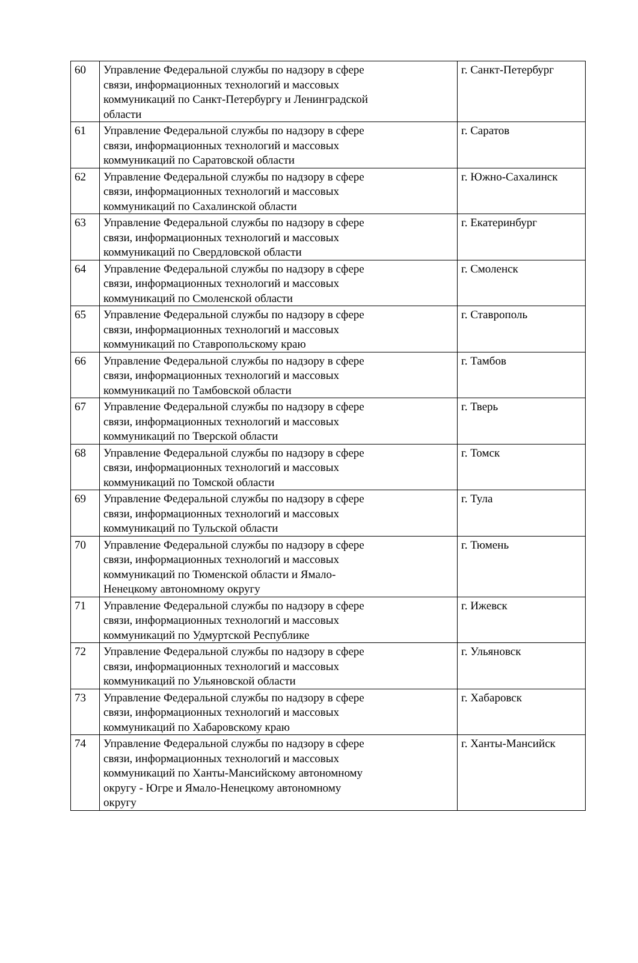| 60 | Управление Федеральной службы по надзору в сфере связи, информационных технологий и массовых коммуникаций по Санкт-Петербургу и Ленинградской области | г. Санкт-Петербург |
| 61 | Управление Федеральной службы по надзору в сфере связи, информационных технологий и массовых коммуникаций по Саратовской области | г. Саратов |
| 62 | Управление Федеральной службы по надзору в сфере связи, информационных технологий и массовых коммуникаций по Сахалинской области | г. Южно-Сахалинск |
| 63 | Управление Федеральной службы по надзору в сфере связи, информационных технологий и массовых коммуникаций по Свердловской области | г. Екатеринбург |
| 64 | Управление Федеральной службы по надзору в сфере связи, информационных технологий и массовых коммуникаций по Смоленской области | г. Смоленск |
| 65 | Управление Федеральной службы по надзору в сфере связи, информационных технологий и массовых коммуникаций по Ставропольскому краю | г. Ставрополь |
| 66 | Управление Федеральной службы по надзору в сфере связи, информационных технологий и массовых коммуникаций по Тамбовской области | г. Тамбов |
| 67 | Управление Федеральной службы по надзору в сфере связи, информационных технологий и массовых коммуникаций по Тверской области | г. Тверь |
| 68 | Управление Федеральной службы по надзору в сфере связи, информационных технологий и массовых коммуникаций по Томской области | г. Томск |
| 69 | Управление Федеральной службы по надзору в сфере связи, информационных технологий и массовых коммуникаций по Тульской области | г. Тула |
| 70 | Управление Федеральной службы по надзору в сфере связи, информационных технологий и массовых коммуникаций по Тюменской области и Ямало- Ненецкому автономному округу | г. Тюмень |
| 71 | Управление Федеральной службы по надзору в сфере связи, информационных технологий и массовых коммуникаций по Удмуртской Республике | г. Ижевск |
| 72 | Управление Федеральной службы по надзору в сфере связи, информационных технологий и массовых коммуникаций по Ульяновской области | г. Ульяновск |
| 73 | Управление Федеральной службы по надзору в сфере связи, информационных технологий и массовых коммуникаций по Хабаровскому краю | г. Хабаровск |
| 74 | Управление Федеральной службы по надзору в сфере связи, информационных технологий и массовых коммуникаций по Ханты-Мансийскому автономному округу - Югре и Ямало-Ненецкому автономному округу | г. Ханты-Мансийск |